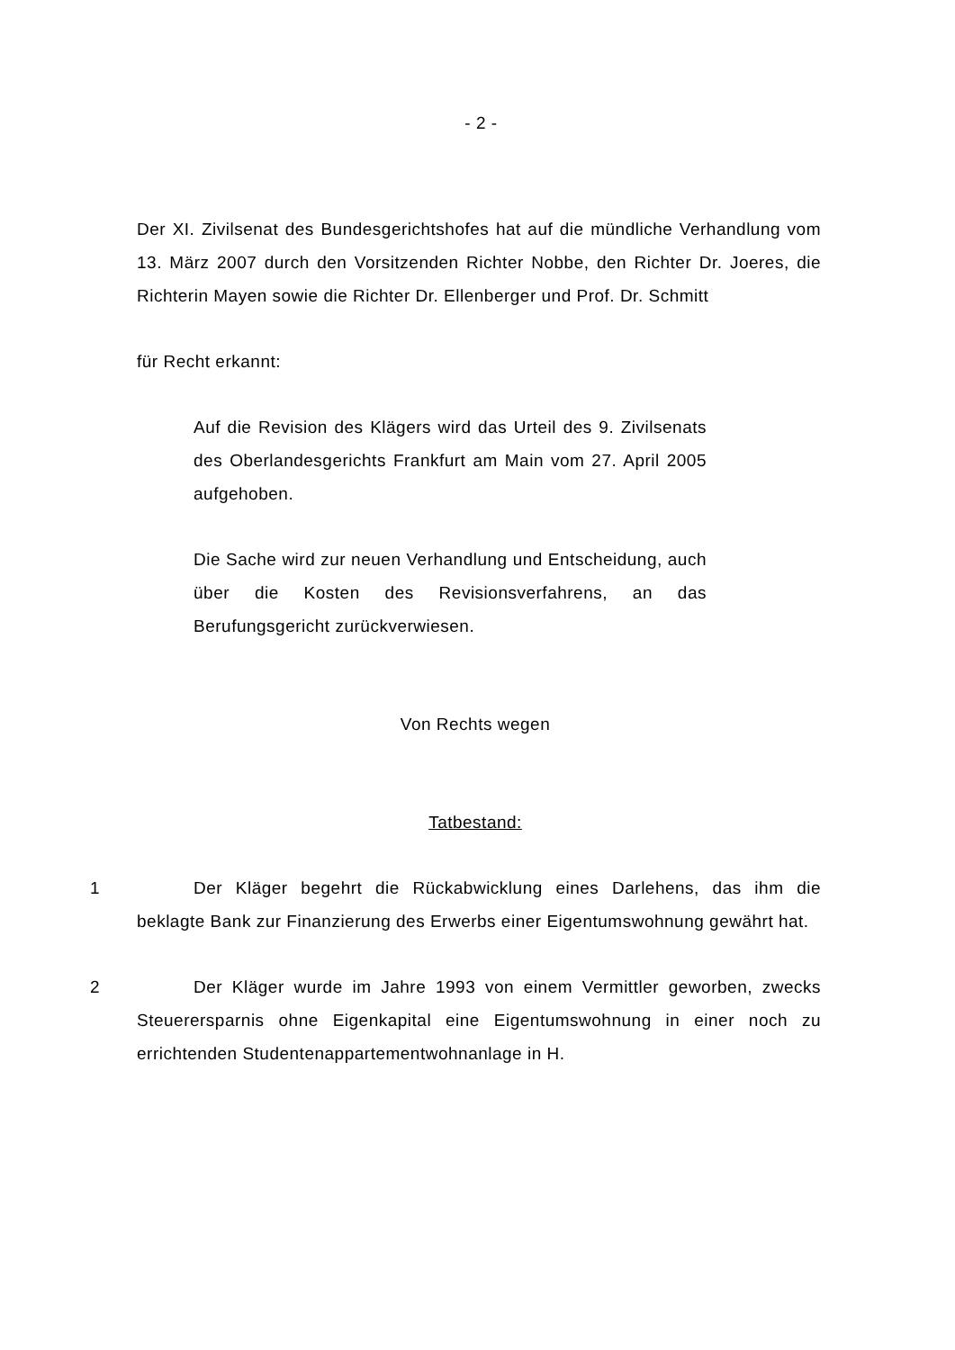- 2 -
Der XI. Zivilsenat des Bundesgerichtshofes hat auf die mündliche Verhandlung vom 13. März 2007 durch den Vorsitzenden Richter Nobbe, den Richter Dr. Joeres, die Richterin Mayen sowie die Richter Dr. Ellenberger und Prof. Dr. Schmitt
für Recht erkannt:
Auf die Revision des Klägers wird das Urteil des 9. Zivilsenats des Oberlandesgerichts Frankfurt am Main vom 27. April 2005 aufgehoben.
Die Sache wird zur neuen Verhandlung und Entscheidung, auch über die Kosten des Revisionsverfahrens, an das Berufungsgericht zurückverwiesen.
Von Rechts wegen
Tatbestand:
1 Der Kläger begehrt die Rückabwicklung eines Darlehens, das ihm die beklagte Bank zur Finanzierung des Erwerbs einer Eigentumswohnung gewährt hat.
2 Der Kläger wurde im Jahre 1993 von einem Vermittler geworben, zwecks Steuerersparnis ohne Eigenkapital eine Eigentumswohnung in einer noch zu errichtenden Studentenappartementwohnanlage in H.